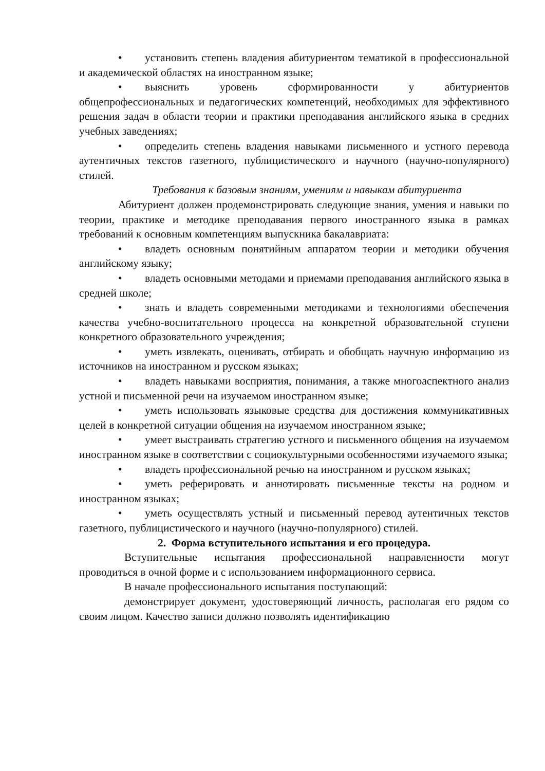• установить степень владения абитуриентом тематикой в профессиональной и академической областях на иностранном языке;
• выяснить уровень сформированности у абитуриентов общепрофессиональных и педагогических компетенций, необходимых для эффективного решения задач в области теории и практики преподавания английского языка в средних учебных заведениях;
• определить степень владения навыками письменного и устного перевода аутентичных текстов газетного, публицистического и научного (научно-популярного) стилей.
Требования к базовым знаниям, умениям и навыкам абитуриента
Абитуриент должен продемонстрировать следующие знания, умения и навыки по теории, практике и методике преподавания первого иностранного языка в рамках требований к основным компетенциям выпускника бакалавриата:
• владеть основным понятийным аппаратом теории и методики обучения английскому языку;
• владеть основными методами и приемами преподавания английского языка в средней школе;
• знать и владеть современными методиками и технологиями обеспечения качества учебно-воспитательного процесса на конкретной образовательной ступени конкретного образовательного учреждения;
• уметь извлекать, оценивать, отбирать и обобщать научную информацию из источников на иностранном и русском языках;
• владеть навыками восприятия, понимания, а также многоаспектного анализ устной и письменной речи на изучаемом иностранном языке;
• уметь использовать языковые средства для достижения коммуникативных целей в конкретной ситуации общения на изучаемом иностранном языке;
• умеет выстраивать стратегию устного и письменного общения на изучаемом иностранном языке в соответствии с социокультурными особенностями изучаемого языка;
• владеть профессиональной речью на иностранном и русском языках;
• уметь реферировать и аннотировать письменные тексты на родном и иностранном языках;
• уметь осуществлять устный и письменный перевод аутентичных текстов газетного, публицистического и научного (научно-популярного) стилей.
2. Форма вступительного испытания и его процедура.
Вступительные испытания профессиональной направленности могут проводиться в очной форме и с использованием информационного сервиса.
В начале профессионального испытания поступающий:
демонстрирует документ, удостоверяющий личность, располагая его рядом со своим лицом. Качество записи должно позволять идентификацию